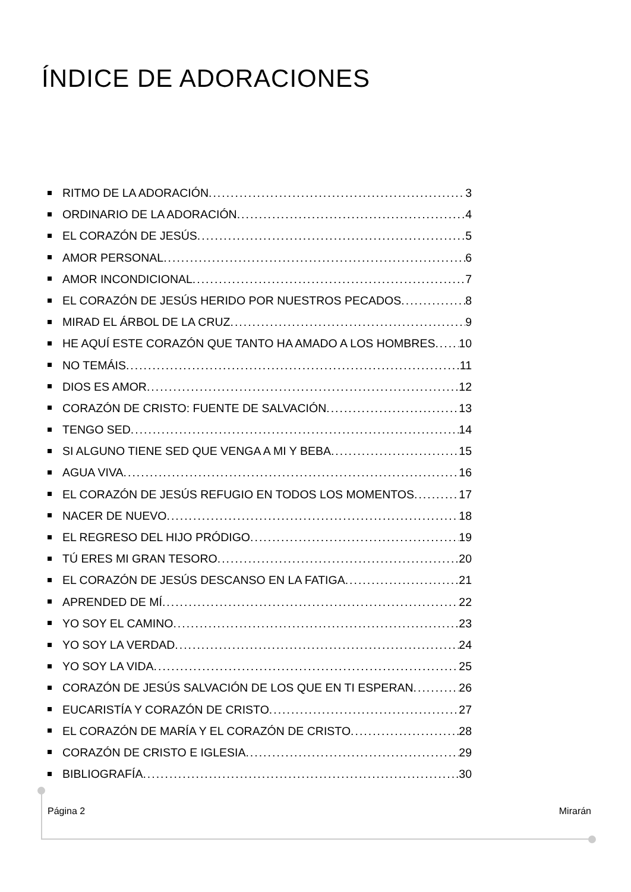ÍNDICE DE ADORACIONES
RITMO DE LA ADORACIÓN 3
ORDINARIO DE LA ADORACIÓN 4
EL CORAZÓN DE JESÚS 5
AMOR PERSONAL 6
AMOR INCONDICIONAL 7
EL CORAZÓN DE JESÚS HERIDO POR NUESTROS PECADOS 8
MIRAD EL ÁRBOL DE LA CRUZ 9
HE AQUÍ ESTE CORAZÓN QUE TANTO HA AMADO A LOS HOMBRES 10
NO TEMÁIS 11
DIOS ES AMOR 12
CORAZÓN DE CRISTO: FUENTE DE SALVACIÓN 13
TENGO SED 14
SI ALGUNO TIENE SED QUE VENGA A MI Y BEBA 15
AGUA VIVA 16
EL CORAZÓN DE JESÚS REFUGIO EN TODOS LOS MOMENTOS 17
NACER DE NUEVO 18
EL REGRESO DEL HIJO PRÓDIGO 19
TÚ ERES MI GRAN TESORO 20
EL CORAZÓN DE JESÚS DESCANSO EN LA FATIGA 21
APRENDED DE MÍ 22
YO SOY EL CAMINO 23
YO SOY LA VERDAD 24
YO SOY LA VIDA 25
CORAZÓN DE JESÚS SALVACIÓN DE LOS QUE EN TI ESPERAN 26
EUCARISTÍA Y CORAZÓN DE CRISTO 27
EL CORAZÓN DE MARÍA Y EL CORAZÓN DE CRISTO 28
CORAZÓN DE CRISTO E IGLESIA 29
BIBLIOGRAFÍA 30
Página 2 Mirarán